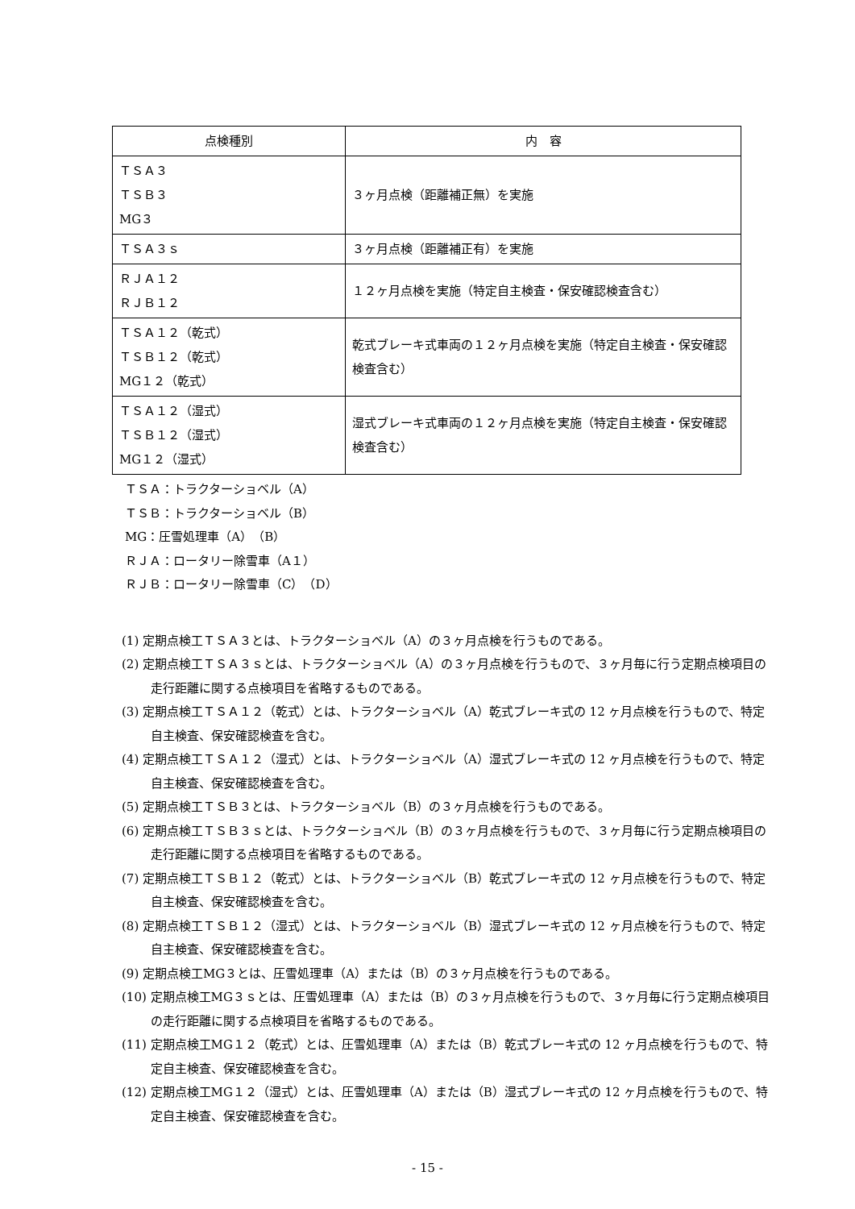| 点検種別 | 内 容 |
| --- | --- |
| ＴＳＡ３ ＴＳＢ３ MG３ | ３ヶ月点検（距離補正無）を実施 |
| ＴＳＡ３ｓ | ３ヶ月点検（距離補正有）を実施 |
| ＲＪＡ１２ ＲＪＢ１２ | １２ヶ月点検を実施（特定自主検査・保安確認検査含む） |
| ＴＳＡ１２（乾式） ＴＳＢ１２（乾式） MG１２（乾式） | 乾式ブレーキ式車両の１２ヶ月点検を実施（特定自主検査・保安確認検査含む） |
| ＴＳＡ１２（湿式） ＴＳＢ１２（湿式） MG１２（湿式） | 湿式ブレーキ式車両の１２ヶ月点検を実施（特定自主検査・保安確認検査含む） |
ＴＳＡ：トラクターショベル（A）
ＴＳＢ：トラクターショベル（B）
MG：圧雪処理車（A）（B）
ＲＪＡ：ロータリー除雪車（A１）
ＲＪＢ：ロータリー除雪車（C）（D）
(1) 定期点検工ＴＳＡ３とは、トラクターショベル（A）の３ヶ月点検を行うものである。
(2) 定期点検工ＴＳＡ３ｓとは、トラクターショベル（A）の３ヶ月点検を行うもので、３ヶ月毎に行う定期点検項目の走行距離に関する点検項目を省略するものである。
(3) 定期点検工ＴＳＡ１２（乾式）とは、トラクターショベル（A）乾式ブレーキ式の 12 ヶ月点検を行うもので、特定自主検査、保安確認検査を含む。
(4) 定期点検工ＴＳＡ１２（湿式）とは、トラクターショベル（A）湿式ブレーキ式の 12 ヶ月点検を行うもので、特定自主検査、保安確認検査を含む。
(5) 定期点検工ＴＳＢ３とは、トラクターショベル（B）の３ヶ月点検を行うものである。
(6) 定期点検工ＴＳＢ３ｓとは、トラクターショベル（B）の３ヶ月点検を行うもので、３ヶ月毎に行う定期点検項目の走行距離に関する点検項目を省略するものである。
(7) 定期点検工ＴＳＢ１２（乾式）とは、トラクターショベル（B）乾式ブレーキ式の 12 ヶ月点検を行うもので、特定自主検査、保安確認検査を含む。
(8) 定期点検工ＴＳＢ１２（湿式）とは、トラクターショベル（B）湿式ブレーキ式の 12 ヶ月点検を行うもので、特定自主検査、保安確認検査を含む。
(9) 定期点検工MG３とは、圧雪処理車（A）または（B）の３ヶ月点検を行うものである。
(10) 定期点検工MG３ｓとは、圧雪処理車（A）または（B）の３ヶ月点検を行うもので、３ヶ月毎に行う定期点検項目の走行距離に関する点検項目を省略するものである。
(11) 定期点検工MG１２（乾式）とは、圧雪処理車（A）または（B）乾式ブレーキ式の 12 ヶ月点検を行うもので、特定自主検査、保安確認検査を含む。
(12) 定期点検工MG１２（湿式）とは、圧雪処理車（A）または（B）湿式ブレーキ式の 12 ヶ月点検を行うもので、特定自主検査、保安確認検査を含む。
- 15 -